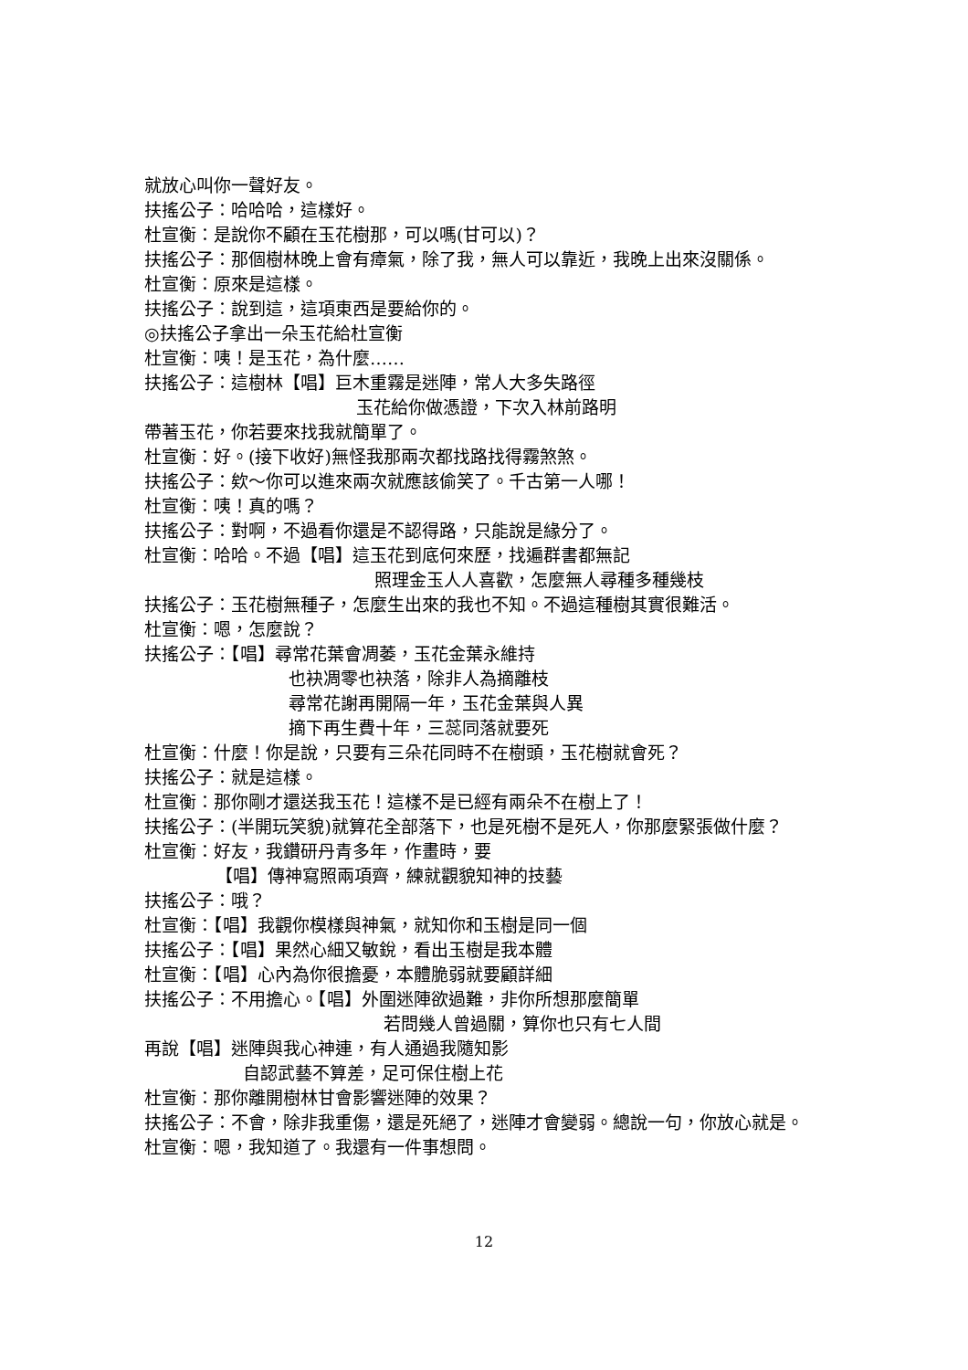就放心叫你一聲好友。
扶搖公子：哈哈哈，這樣好。
杜宣衡：是說你不顧在玉花樹那，可以嗎(甘可以)？
扶搖公子：那個樹林晚上會有瘴氣，除了我，無人可以靠近，我晚上出來沒關係。
杜宣衡：原來是這樣。
扶搖公子：說到這，這項東西是要給你的。
◎扶搖公子拿出一朵玉花給杜宣衡
杜宣衡：咦！是玉花，為什麼……
扶搖公子：這樹林【唱】巨木重霧是迷陣，常人大多失路徑
玉花給你做憑證，下次入林前路明
帶著玉花，你若要來找我就簡單了。
杜宣衡：好。(接下收好)無怪我那兩次都找路找得霧煞煞。
扶搖公子：欸～你可以進來兩次就應該偷笑了。千古第一人哪！
杜宣衡：咦！真的嗎？
扶搖公子：對啊，不過看你還是不認得路，只能說是緣分了。
杜宣衡：哈哈。不過【唱】這玉花到底何來歷，找遍群書都無記
照理金玉人人喜歡，怎麼無人尋種多種幾枝
扶搖公子：玉花樹無種子，怎麼生出來的我也不知。不過這種樹其實很難活。
杜宣衡：嗯，怎麼說？
扶搖公子：【唱】尋常花葉會凋萎，玉花金葉永維持
也袂凋零也袂落，除非人為摘離枝
尋常花謝再開隔一年，玉花金葉與人異
摘下再生費十年，三蕊同落就要死
杜宣衡：什麼！你是說，只要有三朵花同時不在樹頭，玉花樹就會死？
扶搖公子：就是這樣。
杜宣衡：那你剛才還送我玉花！這樣不是已經有兩朵不在樹上了！
扶搖公子：(半開玩笑貌)就算花全部落下，也是死樹不是死人，你那麼緊張做什麼？
杜宣衡：好友，我鑽研丹青多年，作畫時，要
【唱】傳神寫照兩項齊，練就觀貌知神的技藝
扶搖公子：哦？
杜宣衡：【唱】我觀你模樣與神氣，就知你和玉樹是同一個
扶搖公子：【唱】果然心細又敏銳，看出玉樹是我本體
杜宣衡：【唱】心內為你很擔憂，本體脆弱就要顧詳細
扶搖公子：不用擔心。【唱】外圍迷陣欲過難，非你所想那麼簡單
若問幾人曾過關，算你也只有七人間
再說【唱】迷陣與我心神連，有人通過我隨知影
自認武藝不算差，足可保住樹上花
杜宣衡：那你離開樹林甘會影響迷陣的效果？
扶搖公子：不會，除非我重傷，還是死絕了，迷陣才會變弱。總說一句，你放心就是。
杜宣衡：嗯，我知道了。我還有一件事想問。
12